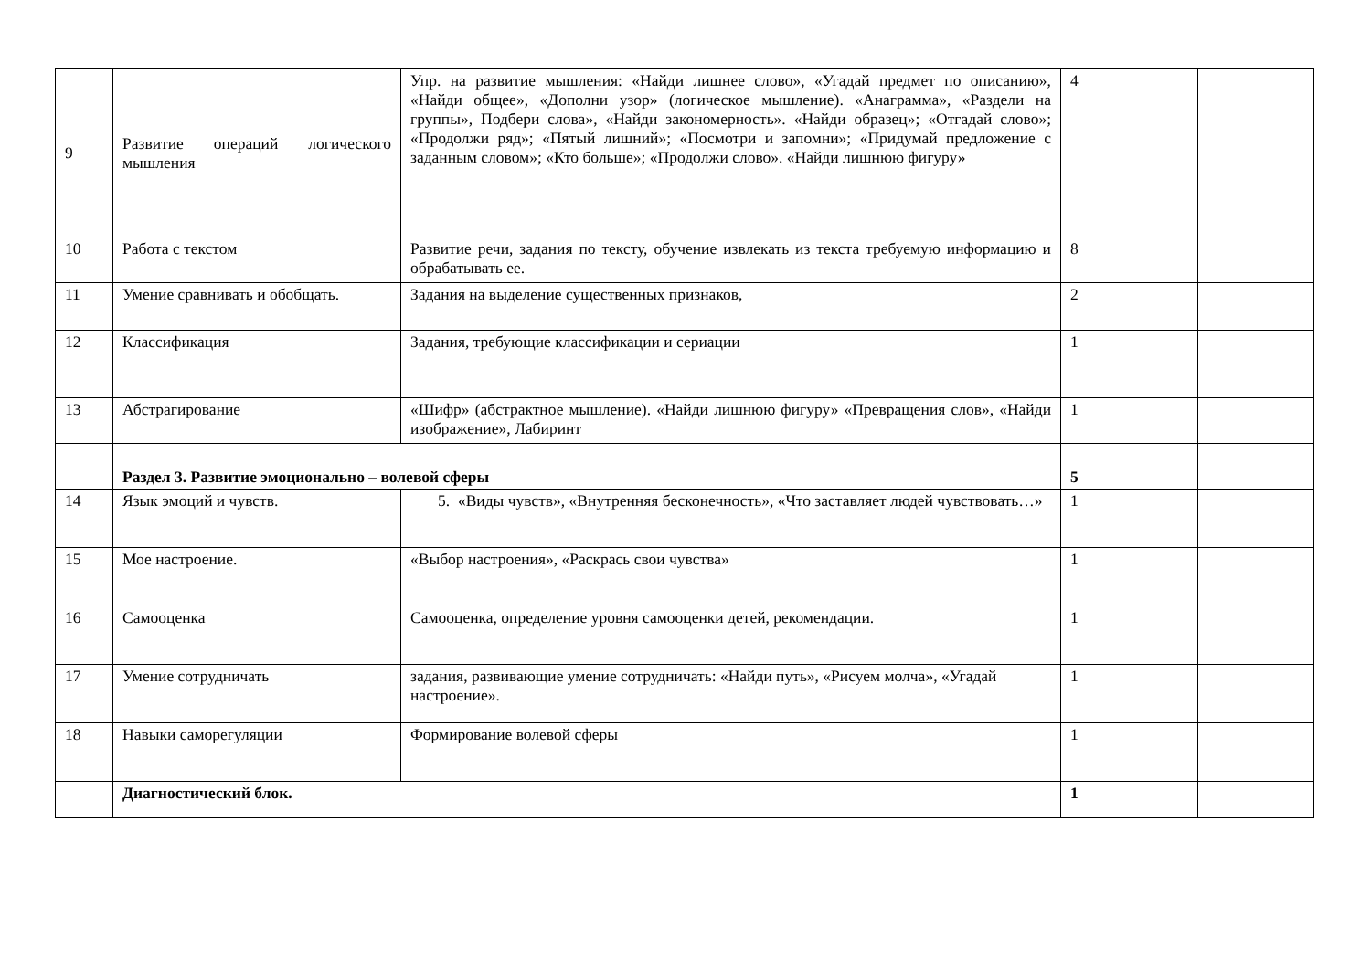| 9 | Развитие операций логического мышления | Упр. на развитие мышления: «Найди лишнее слово», «Угадай предмет по описанию», «Найди общее», «Дополни узор» (логическое мышление). «Анаграмма», «Раздели на группы», Подбери слова», «Найди закономерность». «Найди образец»; «Отгадай слово»; «Продолжи ряд»; «Пятый лишний»; «Посмотри и запомни»; «Придумай предложение с заданным словом»; «Кто больше»; «Продолжи слово». «Найди лишнюю фигуру» | 4 | |
| 10 | Работа с текстом | Развитие речи, задания по тексту, обучение извлекать из текста требуемую информацию и обрабатывать ее. | 8 | |
| 11 | Умение сравнивать и обобщать. | Задания на выделение существенных признаков, | 2 | |
| 12 | Классификация | Задания, требующие классификации и сериации | 1 | |
| 13 | Абстрагирование | «Шифр» (абстрактное мышление). «Найди лишнюю фигуру» «Превращения слов», «Найди изображение», Лабиринт | 1 | |
| | Раздел 3. Развитие эмоционально – волевой сферы | | 5 | |
| 14 | Язык эмоций и чувств. | 5. «Виды чувств», «Внутренняя бесконечность», «Что заставляет людей чувствовать…» | 1 | |
| 15 | Мое настроение. | «Выбор настроения», «Раскрась свои чувства» | 1 | |
| 16 | Самооценка | Самооценка, определение уровня самооценки детей, рекомендации. | 1 | |
| 17 | Умение сотрудничать | задания, развивающие умение сотрудничать: «Найди путь», «Рисуем молча», «Угадай настроение». | 1 | |
| 18 | Навыки саморегуляции | Формирование волевой сферы | 1 | |
| | Диагностический блок. | | 1 | |